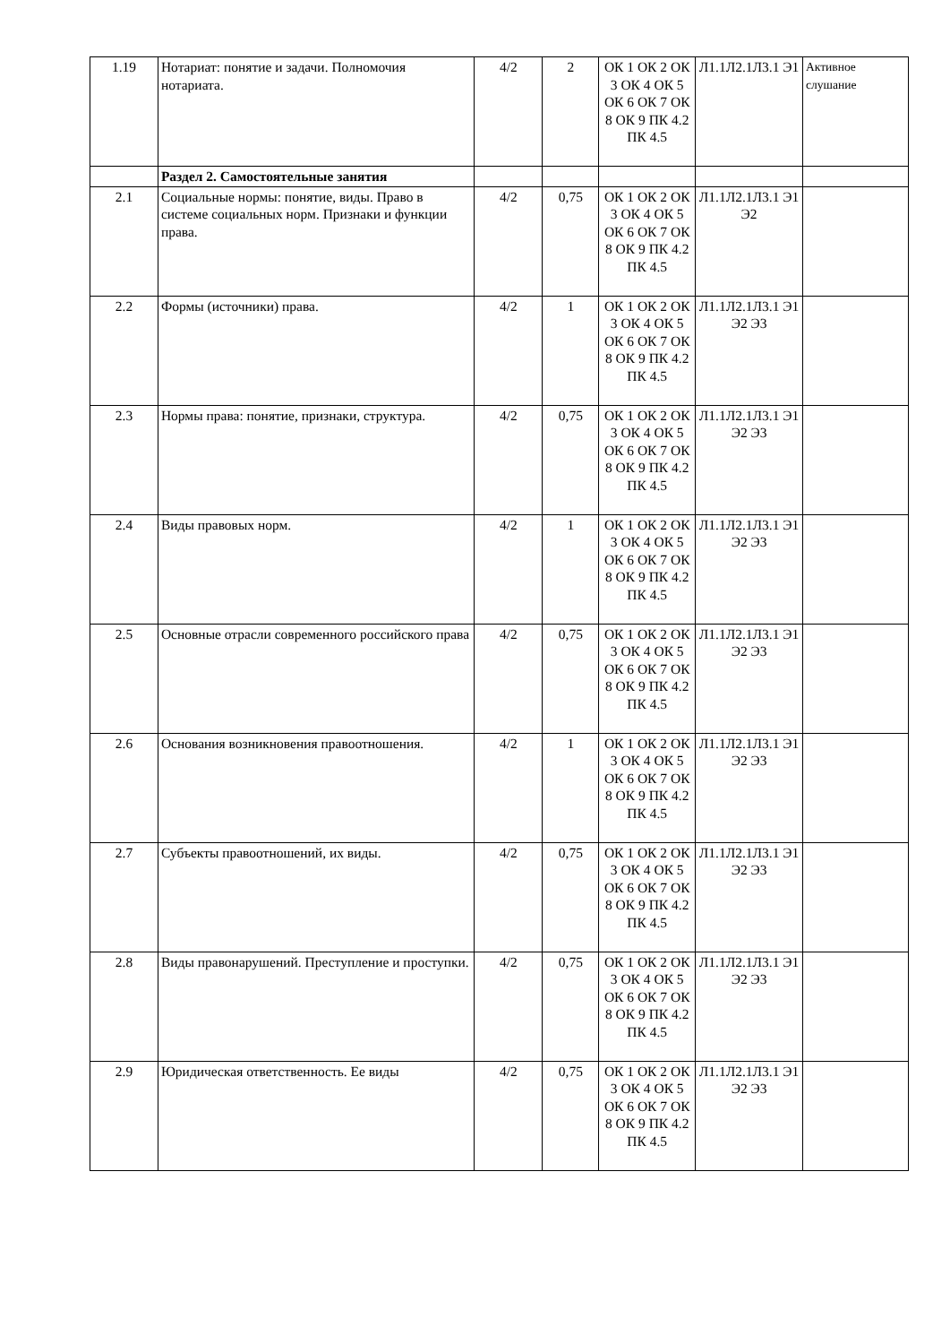| 1.19 | Нотариат: понятие и задачи. Полномочия нотариата. | 4/2 | 2 | ОК 1 ОК 2 ОК 3 ОК 4 ОК 5 ОК 6 ОК 7 ОК 8 ОК 9 ПК 4.2 ПК 4.5 | Л1.1Л2.1Л3.1 Э1 | Активное слушание |
| | Раздел 2. Самостоятельные занятия | | | | | |
| 2.1 | Социальные нормы: понятие, виды. Право в системе социальных норм. Признаки и функции права. | 4/2 | 0,75 | ОК 1 ОК 2 ОК 3 ОК 4 ОК 5 ОК 6 ОК 7 ОК 8 ОК 9 ПК 4.2 ПК 4.5 | Л1.1Л2.1Л3.1 Э1 Э2 | |
| 2.2 | Формы (источники) права. | 4/2 | 1 | ОК 1 ОК 2 ОК 3 ОК 4 ОК 5 ОК 6 ОК 7 ОК 8 ОК 9 ПК 4.2 ПК 4.5 | Л1.1Л2.1Л3.1 Э1 Э2 Э3 | |
| 2.3 | Нормы права: понятие, признаки, структура. | 4/2 | 0,75 | ОК 1 ОК 2 ОК 3 ОК 4 ОК 5 ОК 6 ОК 7 ОК 8 ОК 9 ПК 4.2 ПК 4.5 | Л1.1Л2.1Л3.1 Э1 Э2 Э3 | |
| 2.4 | Виды правовых норм. | 4/2 | 1 | ОК 1 ОК 2 ОК 3 ОК 4 ОК 5 ОК 6 ОК 7 ОК 8 ОК 9 ПК 4.2 ПК 4.5 | Л1.1Л2.1Л3.1 Э1 Э2 Э3 | |
| 2.5 | Основные отрасли современного российского права | 4/2 | 0,75 | ОК 1 ОК 2 ОК 3 ОК 4 ОК 5 ОК 6 ОК 7 ОК 8 ОК 9 ПК 4.2 ПК 4.5 | Л1.1Л2.1Л3.1 Э1 Э2 Э3 | |
| 2.6 | Основания возникновения правоотношения. | 4/2 | 1 | ОК 1 ОК 2 ОК 3 ОК 4 ОК 5 ОК 6 ОК 7 ОК 8 ОК 9 ПК 4.2 ПК 4.5 | Л1.1Л2.1Л3.1 Э1 Э2 Э3 | |
| 2.7 | Субъекты правоотношений, их виды. | 4/2 | 0,75 | ОК 1 ОК 2 ОК 3 ОК 4 ОК 5 ОК 6 ОК 7 ОК 8 ОК 9 ПК 4.2 ПК 4.5 | Л1.1Л2.1Л3.1 Э1 Э2 Э3 | |
| 2.8 | Виды правонарушений. Преступление и проступки. | 4/2 | 0,75 | ОК 1 ОК 2 ОК 3 ОК 4 ОК 5 ОК 6 ОК 7 ОК 8 ОК 9 ПК 4.2 ПК 4.5 | Л1.1Л2.1Л3.1 Э1 Э2 Э3 | |
| 2.9 | Юридическая ответственность. Ее виды | 4/2 | 0,75 | ОК 1 ОК 2 ОК 3 ОК 4 ОК 5 ОК 6 ОК 7 ОК 8 ОК 9 ПК 4.2 ПК 4.5 | Л1.1Л2.1Л3.1 Э1 Э2 Э3 | |